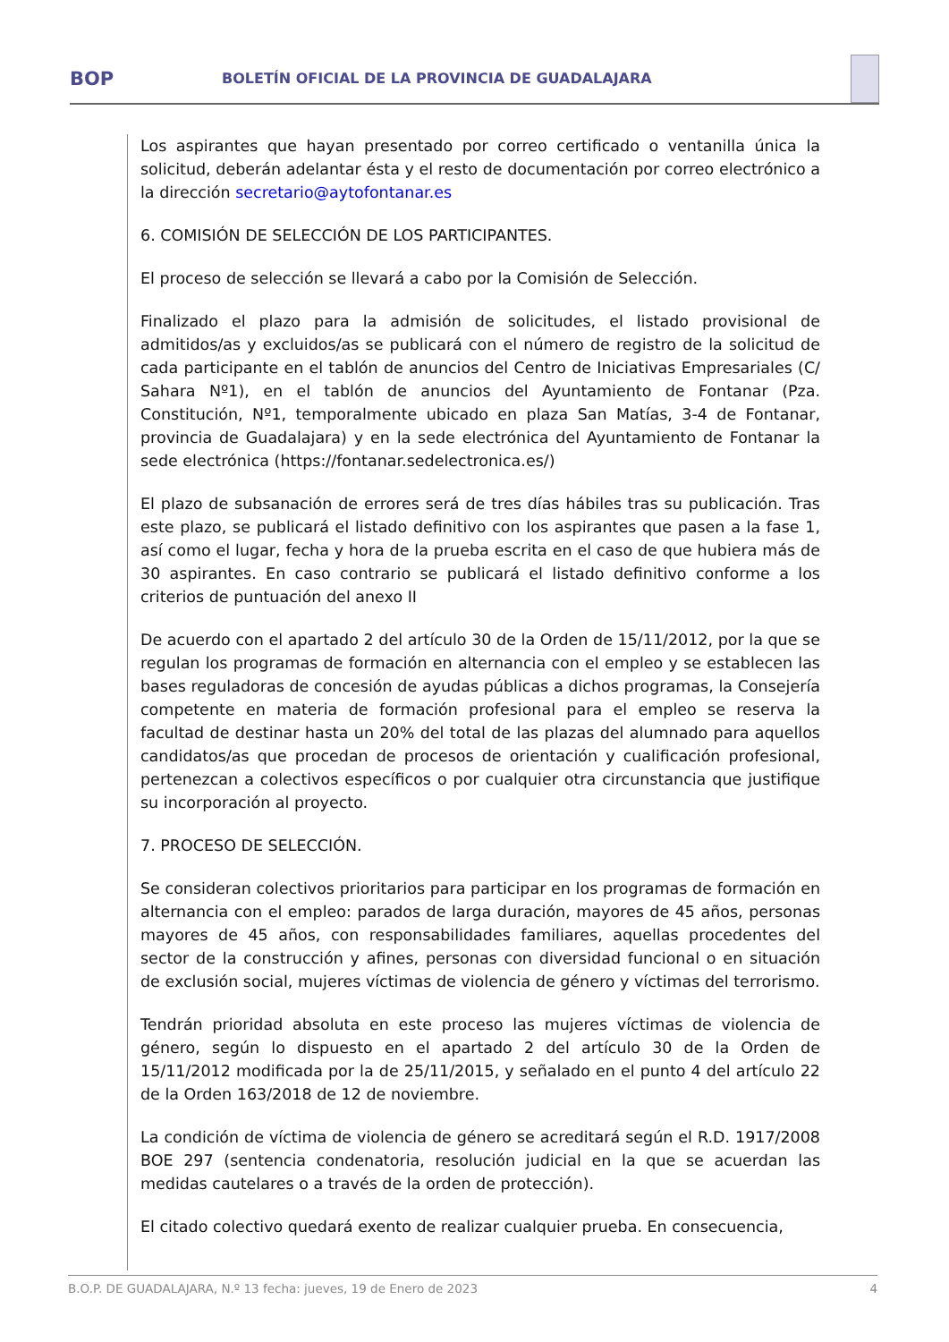BOP
BOLETÍN OFICIAL DE LA PROVINCIA DE GUADALAJARA
Los aspirantes que hayan presentado por correo certificado o ventanilla única la solicitud, deberán adelantar ésta y el resto de documentación por correo electrónico a la dirección secretario@aytofontanar.es
6. COMISIÓN DE SELECCIÓN DE LOS PARTICIPANTES.
El proceso de selección se llevará a cabo por la Comisión de Selección.
Finalizado el plazo para la admisión de solicitudes, el listado provisional de admitidos/as y excluidos/as se publicará con el número de registro de la solicitud de cada participante en el tablón de anuncios del Centro de Iniciativas Empresariales (C/ Sahara Nº1), en el tablón de anuncios del Ayuntamiento de Fontanar (Pza. Constitución, Nº1, temporalmente ubicado en plaza San Matías, 3-4 de Fontanar, provincia de Guadalajara) y en la sede electrónica del Ayuntamiento de Fontanar la sede electrónica (https://fontanar.sedelectronica.es/)
El plazo de subsanación de errores será de tres días hábiles tras su publicación. Tras este plazo, se publicará el listado definitivo con los aspirantes que pasen a la fase 1, así como el lugar, fecha y hora de la prueba escrita en el caso de que hubiera más de 30 aspirantes. En caso contrario se publicará el listado definitivo conforme a los criterios de puntuación del anexo II
De acuerdo con el apartado 2 del artículo 30 de la Orden de 15/11/2012, por la que se regulan los programas de formación en alternancia con el empleo y se establecen las bases reguladoras de concesión de ayudas públicas a dichos programas, la Consejería competente en materia de formación profesional para el empleo se reserva la facultad de destinar hasta un 20% del total de las plazas del alumnado para aquellos candidatos/as que procedan de procesos de orientación y cualificación profesional, pertenezcan a colectivos específicos o por cualquier otra circunstancia que justifique su incorporación al proyecto.
7. PROCESO DE SELECCIÓN.
Se consideran colectivos prioritarios para participar en los programas de formación en alternancia con el empleo: parados de larga duración, mayores de 45 años, personas mayores de 45 años, con responsabilidades familiares, aquellas procedentes del sector de la construcción y afines, personas con diversidad funcional o en situación de exclusión social, mujeres víctimas de violencia de género y víctimas del terrorismo.
Tendrán prioridad absoluta en este proceso las mujeres víctimas de violencia de género, según lo dispuesto en el apartado 2 del artículo 30 de la Orden de 15/11/2012 modificada por la de 25/11/2015, y señalado en el punto 4 del artículo 22 de la Orden 163/2018 de 12 de noviembre.
La condición de víctima de violencia de género se acreditará según el R.D. 1917/2008 BOE 297 (sentencia condenatoria, resolución judicial en la que se acuerdan las medidas cautelares o a través de la orden de protección).
El citado colectivo quedará exento de realizar cualquier prueba. En consecuencia,
B.O.P. DE GUADALAJARA, N.º 13 fecha: jueves, 19 de Enero de 2023 4